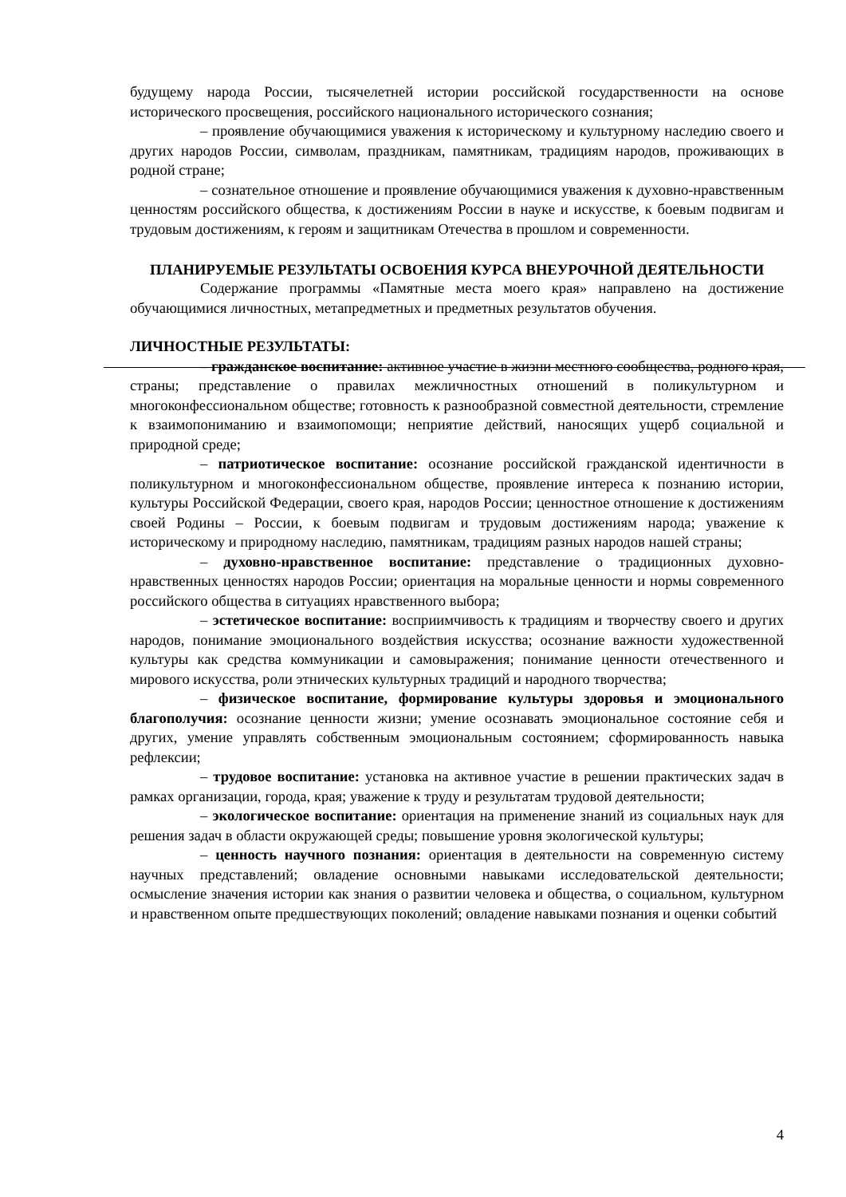будущему народа России, тысячелетней истории российской государственности на основе исторического просвещения, российского национального исторического сознания;
– проявление обучающимися уважения к историческому и культурному наследию своего и других народов России, символам, праздникам, памятникам, традициям народов, проживающих в родной стране;
– сознательное отношение и проявление обучающимися уважения к духовно-нравственным ценностям российского общества, к достижениям России в науке и искусстве, к боевым подвигам и трудовым достижениям, к героям и защитникам Отечества в прошлом и современности.
ПЛАНИРУЕМЫЕ РЕЗУЛЬТАТЫ ОСВОЕНИЯ КУРСА ВНЕУРОЧНОЙ ДЕЯТЕЛЬНОСТИ
Содержание программы «Памятные места моего края» направлено на достижение обучающимися личностных, метапредметных и предметных результатов обучения.
ЛИЧНОСТНЫЕ РЕЗУЛЬТАТЫ:
– гражданское воспитание: активное участие в жизни местного сообщества, родного края, страны; представление о правилах межличностных отношений в поликультурном и многоконфессиональном обществе; готовность к разнообразной совместной деятельности, стремление к взаимопониманию и взаимопомощи; неприятие действий, наносящих ущерб социальной и природной среде;
– патриотическое воспитание: осознание российской гражданской идентичности в поликультурном и многоконфессиональном обществе, проявление интереса к познанию истории, культуры Российской Федерации, своего края, народов России; ценностное отношение к достижениям своей Родины – России, к боевым подвигам и трудовым достижениям народа; уважение к историческому и природному наследию, памятникам, традициям разных народов нашей страны;
– духовно-нравственное воспитание: представление о традиционных духовно-нравственных ценностях народов России; ориентация на моральные ценности и нормы современного российского общества в ситуациях нравственного выбора;
– эстетическое воспитание: восприимчивость к традициям и творчеству своего и других народов, понимание эмоционального воздействия искусства; осознание важности художественной культуры как средства коммуникации и самовыражения; понимание ценности отечественного и мирового искусства, роли этнических культурных традиций и народного творчества;
– физическое воспитание, формирование культуры здоровья и эмоционального благополучия: осознание ценности жизни; умение осознавать эмоциональное состояние себя и других, умение управлять собственным эмоциональным состоянием; сформированность навыка рефлексии;
– трудовое воспитание: установка на активное участие в решении практических задач в рамках организации, города, края; уважение к труду и результатам трудовой деятельности;
– экологическое воспитание: ориентация на применение знаний из социальных наук для решения задач в области окружающей среды; повышение уровня экологической культуры;
– ценность научного познания: ориентация в деятельности на современную систему научных представлений; овладение основными навыками исследовательской деятельности; осмысление значения истории как знания о развитии человека и общества, о социальном, культурном и нравственном опыте предшествующих поколений; овладение навыками познания и оценки событий
4